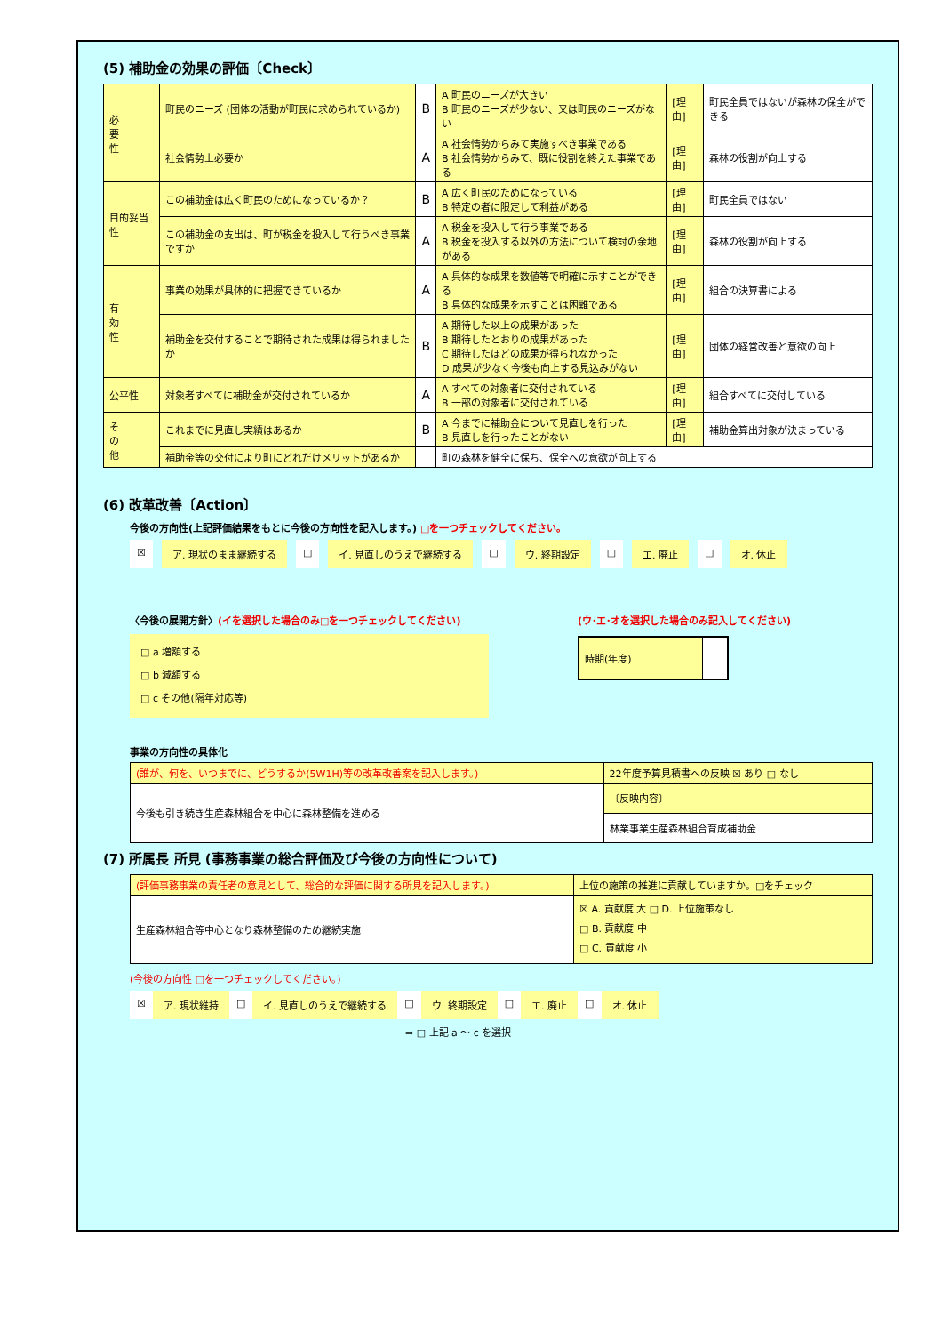(5) 補助金の効果の評価〔Check〕
| 必 要 性 | 町民のニーズ (団体の活動が町民に求められているか) | B | A 町民のニーズが大きい B 町民のニーズが少ない、又は町民のニーズがない | [理由] | 町民全員ではないが森林の保全ができる |
| | 社会情勢上必要か | A | A 社会情勢からみて実施すべき事業である B 社会情勢からみて、既に役割を終えた事業である | [理由] | 森林の役割が向上する |
| 目的妥当性 | この補助金は広く町民のためになっているか？ | B | A 広く町民のためになっている B 特定の者に限定して利益がある | [理由] | 町民全員ではない |
| | この補助金の支出は、町が税金を投入して行うべき事業ですか | A | A 税金を投入して行う事業である B 税金を投入する以外の方法について検討の余地がある | [理由] | 森林の役割が向上する |
| 有 効 性 | 事業の効果が具体的に把握できているか | A | A 具体的な成果を数値等で明確に示すことができる B 具体的な成果を示すことは困難である | [理由] | 組合の決算書による |
| | 補助金を交付することで期待された成果は得られましたか | B | A 期待した以上の成果があった B 期待したとおりの成果があった C 期待したほどの成果が得られなかった D 成果が少なく今後も向上する見込みがない | [理由] | 団体の経営改善と意欲の向上 |
| 公平性 | 対象者すべてに補助金が交付されているか | A | A すべての対象者に交付されている B 一部の対象者に交付されている | [理由] | 組合すべてに交付している |
| そ の 他 | これまでに見直し実績はあるか | B | A 今までに補助金について見直しを行った B 見直しを行ったことがない | [理由] | 補助金算出対象が決まっている |
| | 補助金等の交付により町にどれだけメリットがあるか | | 町の森林を健全に保ち、保全への意欲が向上する | | |
(6) 改革改善〔Action〕
今後の方向性(上記評価結果をもとに今後の方向性を記入します。) □を一つチェックしてください。
☒ ア. 現状のまま継続する □ イ. 見直しのうえで継続する □ ウ. 終期設定 □ エ. 廃止 □ オ. 休止
〈今後の展開方針〉(イを選択した場合のみ□を一つチェックしてください)
□ a 増額する
□ b 減額する
□ c その他(隔年対応等)
(ウ･エ･オを選択した場合のみ記入してください)
| 時期(年度) | |
事業の方向性の具体化
| (誰が、何を、いつまでに、どうするか(5W1H)等の改革改善案を記入します。) | 22年度予算見積書への反映 ☒ あり □ なし |
| 今後も引き続き生産森林組合を中心に森林整備を進める | 〔反映内容〕 |
| | 林業事業生産森林組合育成補助金 |
(7) 所属長 所見 (事務事業の総合評価及び今後の方向性について)
| (評価事務事業の責任者の意見として、総合的な評価に関する所見を記入します。) | 上位の施策の推進に貢献していますか。□をチェック |
| 生産森林組合等中心となり森林整備のため継続実施 | ☒ A. 貢献度 大 □ D. 上位施策なし □ B. 貢献度 中 □ C. 貢献度 小 |
(今後の方向性 □を一つチェックしてください。)
☒ ア. 現状維持 □ イ. 見直しのうえで継続する □ ウ. 終期設定 □ エ. 廃止 □ オ. 休止
➡ □ 上記 a ～ c を選択